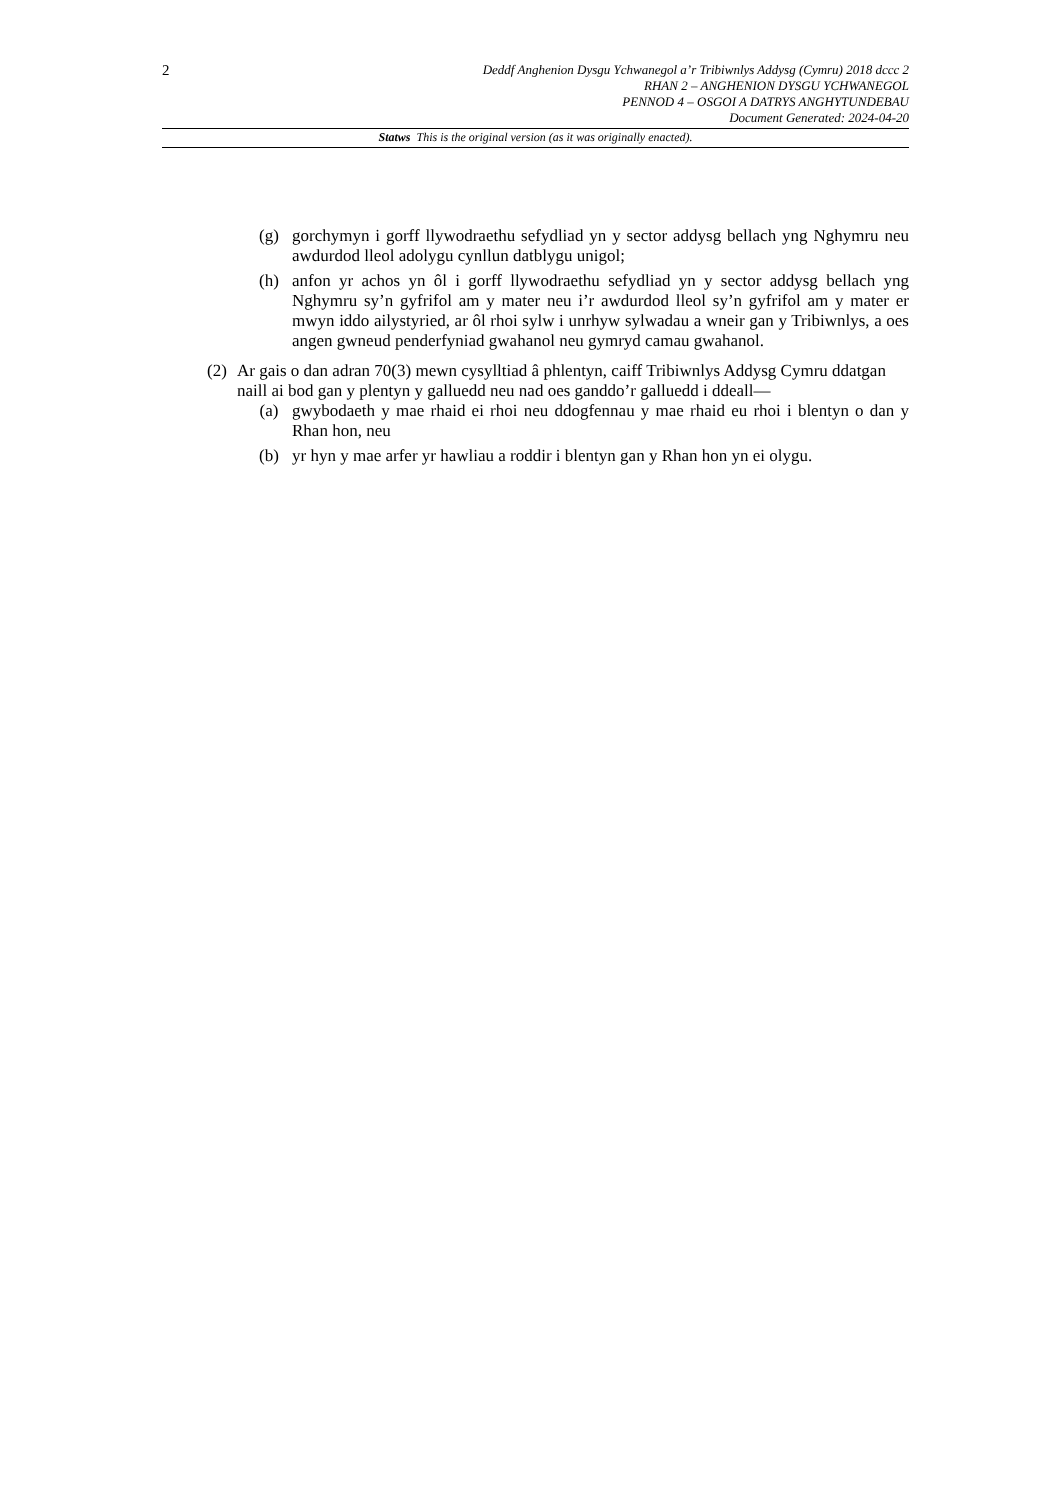2
Deddf Anghenion Dysgu Ychwanegol a’r Tribiwnlys Addysg (Cymru) 2018 dccc 2
RHAN 2 – ANGHENION DYSGU YCHWANEGOL
PENNOD 4 – OSGOI A DATRYS ANGHYTUNDEBAU
Document Generated: 2024-04-20
Statws This is the original version (as it was originally enacted).
(g) gorchymyn i gorff llywodraethu sefydliad yn y sector addysg bellach yng Nghymru neu awdurdod lleol adolygu cynllun datblygu unigol;
(h) anfon yr achos yn ôl i gorff llywodraethu sefydliad yn y sector addysg bellach yng Nghymru sy’n gyfrifol am y mater neu i’r awdurdod lleol sy’n gyfrifol am y mater er mwyn iddo ailystyried, ar ôl rhoi sylw i unrhyw sylwadau a wneir gan y Tribiwnlys, a oes angen gwneud penderfyniad gwahanol neu gymryd camau gwahanol.
(2)
Ar gais o dan adran 70(3) mewn cysylltiad â phlentyn, caiff Tribiwnlys Addysg Cymru ddatgan naill ai bod gan y plentyn y galluedd neu nad oes ganddo’r galluedd i ddeall—
(a) gwybodaeth y mae rhaid ei rhoi neu ddogfennau y mae rhaid eu rhoi i blentyn o dan y Rhan hon, neu
(b) yr hyn y mae arfer yr hawliau a roddir i blentyn gan y Rhan hon yn ei olygu.